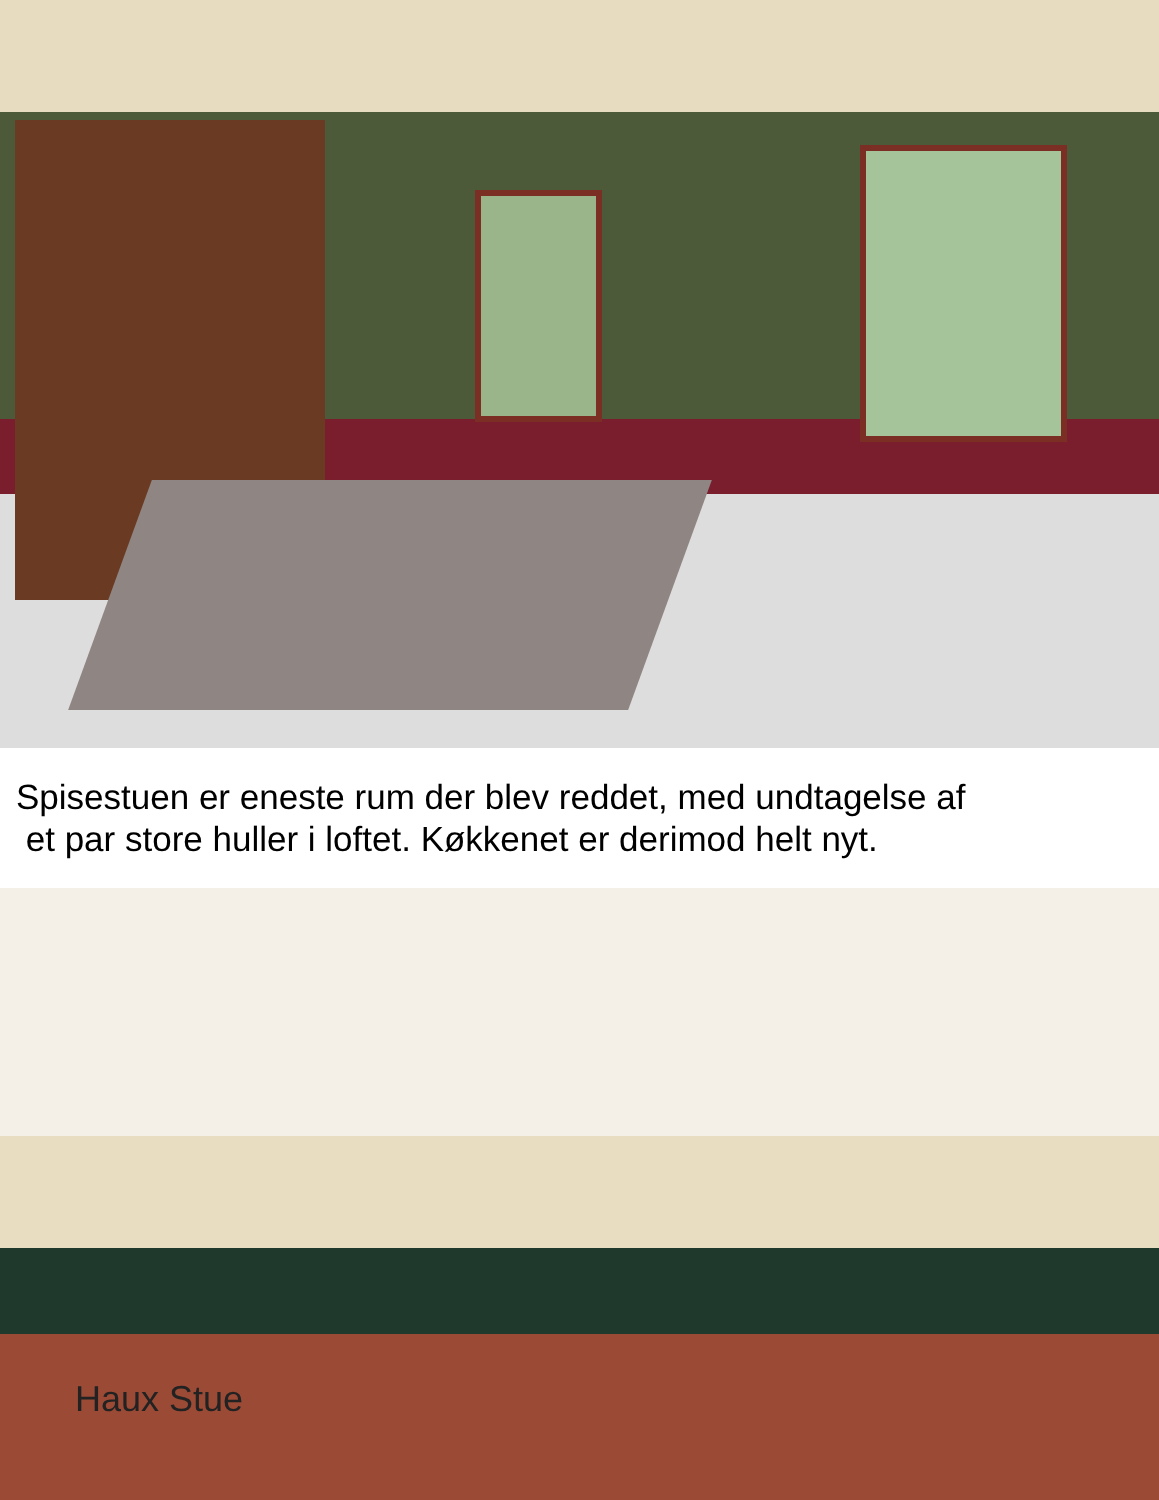Spisestuen er eneste rum der blev reddet, med undtagelse af
et par store huller i loftet. Køkkenet er derimod helt nyt.
Haux Stue